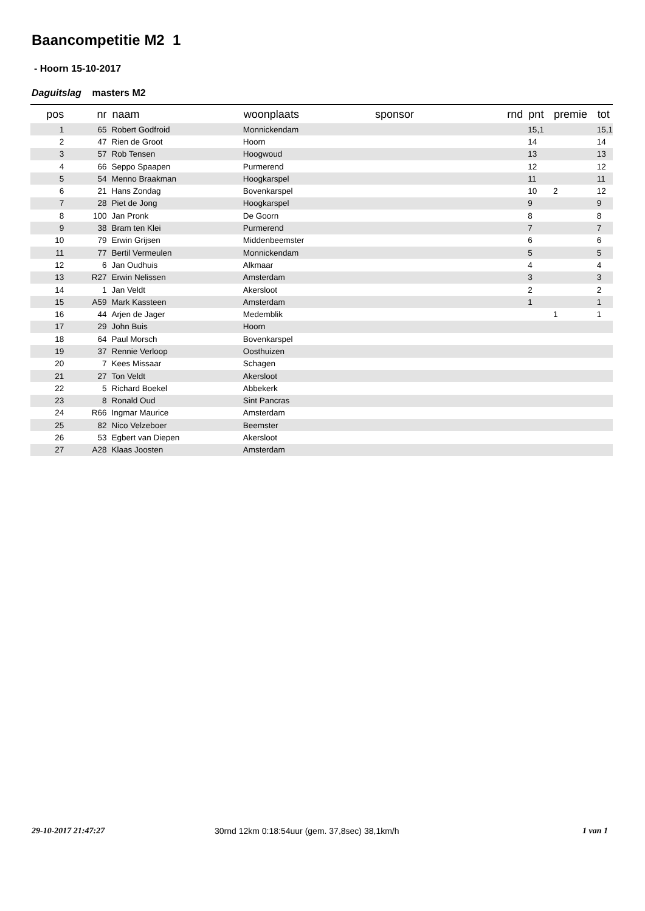Baancompetitie M2 1
- Hoorn 15-10-2017
Daguitslag masters M2
| pos | nr | naam | woonplaats | sponsor | rnd | pnt | premie | tot |
| --- | --- | --- | --- | --- | --- | --- | --- | --- |
| 1 | 65 | Robert Godfroid | Monnickendam | | | 15,1 | | 15,1 |
| 2 | 47 | Rien de Groot | Hoorn | | | 14 | | 14 |
| 3 | 57 | Rob Tensen | Hoogwoud | | | 13 | | 13 |
| 4 | 66 | Seppo Spaapen | Purmerend | | | 12 | | 12 |
| 5 | 54 | Menno Braakman | Hoogkarspel | | | 11 | | 11 |
| 6 | 21 | Hans Zondag | Bovenkarspel | | | 10 | 2 | 12 |
| 7 | 28 | Piet de Jong | Hoogkarspel | | | 9 | | 9 |
| 8 | 100 | Jan Pronk | De Goorn | | | 8 | | 8 |
| 9 | 38 | Bram ten Klei | Purmerend | | | 7 | | 7 |
| 10 | 79 | Erwin Grijsen | Middenbeemster | | | 6 | | 6 |
| 11 | 77 | Bertil Vermeulen | Monnickendam | | | 5 | | 5 |
| 12 | 6 | Jan Oudhuis | Alkmaar | | | 4 | | 4 |
| 13 | R27 | Erwin Nelissen | Amsterdam | | | 3 | | 3 |
| 14 | 1 | Jan Veldt | Akersloot | | | 2 | | 2 |
| 15 | A59 | Mark Kassteen | Amsterdam | | | 1 | | 1 |
| 16 | 44 | Arjen de Jager | Medemblik | | | | 1 | 1 |
| 17 | 29 | John Buis | Hoorn | | | | | |
| 18 | 64 | Paul Morsch | Bovenkarspel | | | | | |
| 19 | 37 | Rennie Verloop | Oosthuizen | | | | | |
| 20 | 7 | Kees Missaar | Schagen | | | | | |
| 21 | 27 | Ton Veldt | Akersloot | | | | | |
| 22 | 5 | Richard Boekel | Abbekerk | | | | | |
| 23 | 8 | Ronald Oud | Sint Pancras | | | | | |
| 24 | R66 | Ingmar Maurice | Amsterdam | | | | | |
| 25 | 82 | Nico Velzeboer | Beemster | | | | | |
| 26 | 53 | Egbert van Diepen | Akersloot | | | | | |
| 27 | A28 | Klaas Joosten | Amsterdam | | | | | |
29-10-2017 21:47:27
30rnd 12km 0:18:54uur (gem. 37,8sec) 38,1km/h
1 van 1